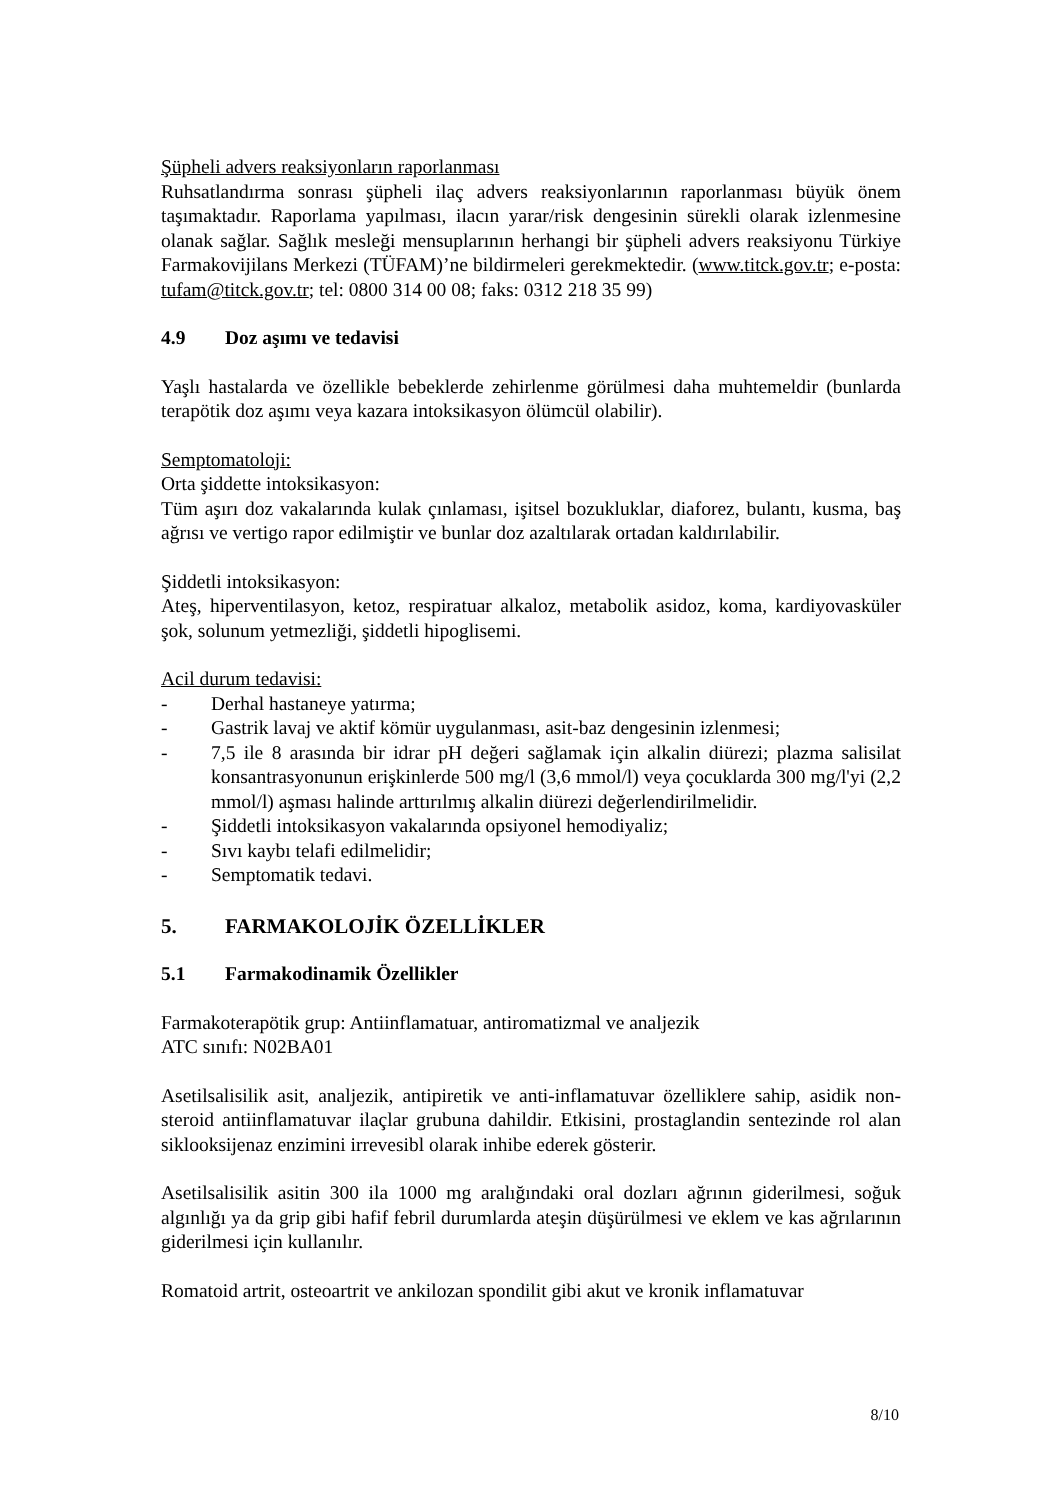Şüpheli advers reaksiyonların raporlanması
Ruhsatlandırma sonrası şüpheli ilaç advers reaksiyonlarının raporlanması büyük önem taşımaktadır. Raporlama yapılması, ilacın yarar/risk dengesinin sürekli olarak izlenmesine olanak sağlar. Sağlık mesleği mensuplarının herhangi bir şüpheli advers reaksiyonu Türkiye Farmakovijilans Merkezi (TÜFAM)’ne bildirmeleri gerekmektedir. (www.titck.gov.tr; e-posta: tufam@titck.gov.tr; tel: 0800 314 00 08; faks: 0312 218 35 99)
4.9 Doz aşımı ve tedavisi
Yaşlı hastalarda ve özellikle bebeklerde zehirlenme görülmesi daha muhtemeldir (bunlarda terapötik doz aşımı veya kazara intoksikasyon ölümcül olabilir).
Semptomatoloji:
Orta şiddette intoksikasyon:
Tüm aşırı doz vakalarında kulak çınlaması, işitsel bozukluklar, diaforez, bulantı, kusma, baş ağrısı ve vertigo rapor edilmiştir ve bunlar doz azaltılarak ortadan kaldırılabilir.
Şiddetli intoksikasyon:
Ateş, hiperventilasyon, ketoz, respiratuar alkaloz, metabolik asidoz, koma, kardiyovasküler şok, solunum yetmezliği, şiddetli hipoglisemi.
Acil durum tedavisi:
- Derhal hastaneye yatırma;
- Gastrik lavaj ve aktif kömür uygulanması, asit-baz dengesinin izlenmesi;
- 7,5 ile 8 arasında bir idrar pH değeri sağlamak için alkalin diürezi; plazma salisilat konsantrasyonunun erişkinlerde 500 mg/l (3,6 mmol/l) veya çocuklarda 300 mg/l'yi (2,2 mmol/l) aşması halinde arttırılmış alkalin diürezi değerlendirilmelidir.
- Şiddetli intoksikasyon vakalarında opsiyonel hemodiyaliz;
- Sıvı kaybı telafi edilmelidir;
- Semptomatik tedavi.
5. FARMAKOLOJİK ÖZELLİKLER
5.1 Farmakodinamik Özellikler
Farmakoterapötik grup: Antiinflamatuar, antiromatizmal ve analjezik
ATC sınıfı: N02BA01
Asetilsalisilik asit, analjezik, antipiretik ve anti-inflamatuvar özelliklere sahip, asidik non-steroid antiinflamatuvar ilaçlar grubuna dahildir. Etkisini, prostaglandin sentezinde rol alan siklooksijenaz enzimini irrevesibl olarak inhibe ederek gösterir.
Asetilsalisilik asitin 300 ila 1000 mg aralığındaki oral dozları ağrının giderilmesi, soğuk algınlığı ya da grip gibi hafif febril durumlarda ateşin düşürülmesi ve eklem ve kas ağrılarının giderilmesi için kullanılır.
Romatoid artrit, osteoartrit ve ankilozan spondilit gibi akut ve kronik inflamatuvar
8/10